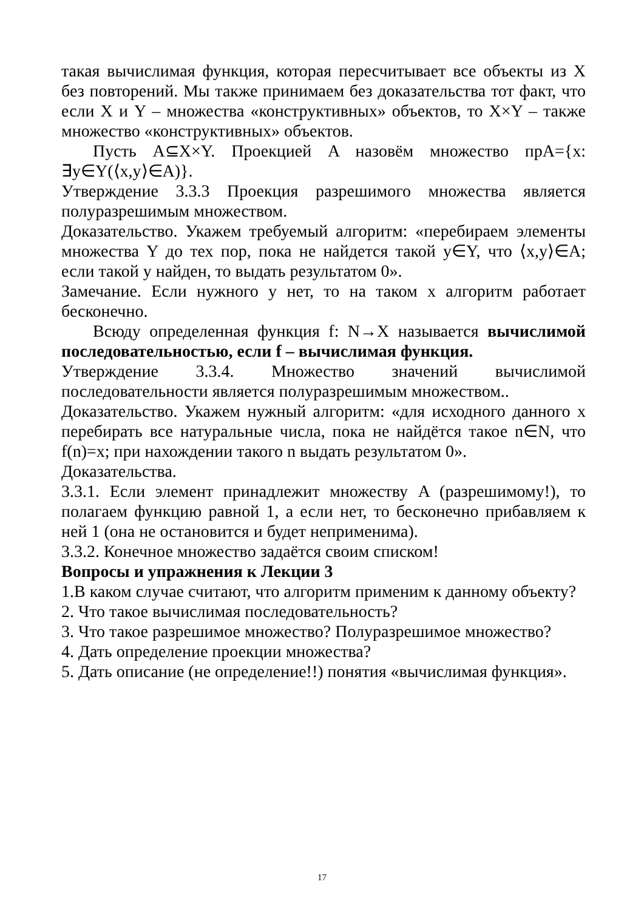такая вычислимая функция, которая пересчитывает все объекты из X без повторений. Мы также принимаем без доказательства тот факт, что если X и Y – множества «конструктивных» объектов, то X×Y – также множество «конструктивных» объектов.
Пусть A⊆X×Y. Проекцией A назовём множество прA={x: ∃y∈Y(⟨x,y⟩∈A)}.
Утверждение 3.3.3 Проекция разрешимого множества является полуразрешимым множеством.
Доказательство. Укажем требуемый алгоритм: «перебираем элементы множества Y до тех пор, пока не найдется такой y∈Y, что ⟨x,y⟩∈A; если такой y найден, то выдать результатом 0».
Замечание. Если нужного y нет, то на таком x алгоритм работает бесконечно.
Всюду определенная функция f: N→X называется вычислимой последовательностью, если f – вычислимая функция.
Утверждение 3.3.4. Множество значений вычислимой последовательности является полуразрешимым множеством..
Доказательство. Укажем нужный алгоритм: «для исходного данного x перебирать все натуральные числа, пока не найдётся такое n∈N, что f(n)=x; при нахождении такого n выдать результатом 0».
Доказательства.
3.3.1. Если элемент принадлежит множеству A (разрешимому!), то полагаем функцию равной 1, а если нет, то бесконечно прибавляем к ней 1 (она не остановится и будет неприменима).
3.3.2. Конечное множество задаётся своим списком!
Вопросы и упражнения к Лекции 3
1.В каком случае считают, что алгоритм применим к данному объекту?
2. Что такое вычислимая последовательность?
3. Что такое разрешимое множество? Полуразрешимое множество?
4. Дать определение проекции множества?
5. Дать описание (не определение!!) понятия «вычислимая функция».
17